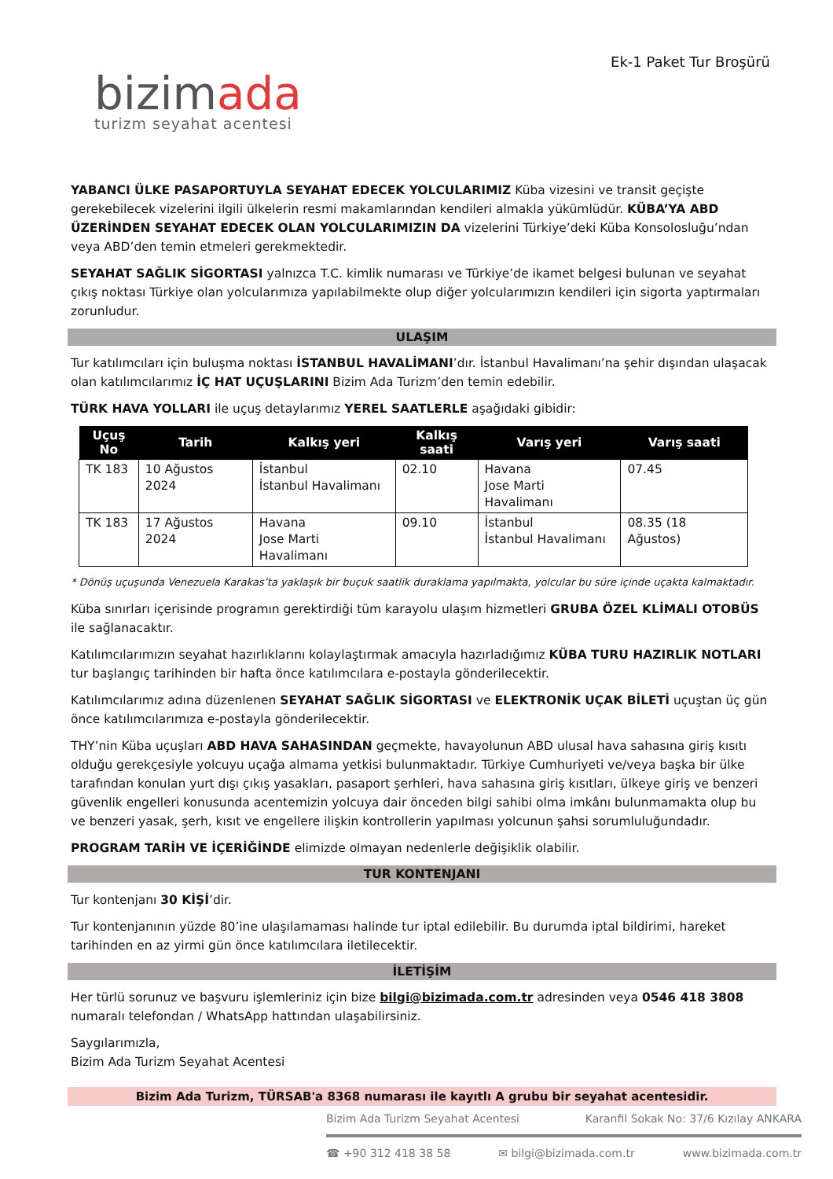bizimada
turizm seyahat acentesi
Ek-1 Paket Tur Broşürü
YABANCI ÜLKE PASAPORTUYLA SEYAHAT EDECEK YOLCULARIMIZ Küba vizesini ve transit geçişte gerekebilecek vizelerini ilgili ülkelerin resmi makamlarından kendileri almakla yükümlüdür. KÜBA’YA ABD ÜZERİNDEN SEYAHAT EDECEK OLAN YOLCULARIMIZIN DA vizelerini Türkiye’deki Küba Konsolosluğu’ndan veya ABD’den temin etmeleri gerekmektedir.
SEYAHAT SAĞLIK SİGORTASI yalnızca T.C. kimlik numarası ve Türkiye’de ikamet belgesi bulunan ve seyahat çıkış noktası Türkiye olan yolcularımıza yapılabilmekte olup diğer yolcularımızın kendileri için sigorta yaptırmaları zorunludur.
ULAŞIM
Tur katılımcıları için buluşma noktası İSTANBUL HAVALİMANI’dır. İstanbul Havalimanı’na şehir dışından ulaşacak olan katılımcılarımız İÇ HAT UÇUŞLARINI Bizim Ada Turizm’den temin edebilir.
TÜRK HAVA YOLLARI ile uçuş detaylarımız YEREL SAATLERLE aşağıdaki gibidir:
| Uçuş No | Tarih | Kalkış yeri | Kalkış saati | Varış yeri | Varış saati |
| --- | --- | --- | --- | --- | --- |
| TK 183 | 10 Ağustos 2024 | İstanbul İstanbul Havalimanı | 02.10 | Havana Jose Marti Havalimanı | 07.45 |
| TK 183 | 17 Ağustos 2024 | Havana Jose Marti Havalimanı | 09.10 | İstanbul İstanbul Havalimanı | 08.35 (18 Ağustos) |
* Dönüş uçuşunda Venezuela Karakas’ta yaklaşık bir buçuk saatlik duraklama yapılmakta, yolcular bu süre içinde uçakta kalmaktadır.
Küba sınırları içerisinde programın gerektirdiği tüm karayolu ulaşım hizmetleri GRUBA ÖZEL KLİMALI OTOBÜS ile sağlanacaktır.
Katılımcılarımızın seyahat hazırlıklarını kolaylaştırmak amacıyla hazırladığımız KÜBA TURU HAZIRLIK NOTLARI tur başlangıç tarihinden bir hafta önce katılımcılara e-postayla gönderilecektir.
Katılımcılarımız adına düzenlenen SEYAHAT SAĞLIK SİGORTASI ve ELEKTRONİK UÇAK BİLETİ uçuştan üç gün önce katılımcılarımıza e-postayla gönderilecektir.
THY’nin Küba uçuşları ABD HAVA SAHASINDAN geçmekte, havayolunun ABD ulusal hava sahasına giriş kısıtı olduğu gerekçesiyle yolcuyu uçağa almama yetkisi bulunmaktadır. Türkiye Cumhuriyeti ve/veya başka bir ülke tarafından konulan yurt dışı çıkış yasakları, pasaport şerhleri, hava sahasına giriş kısıtları, ülkeye giriş ve benzeri güvenlik engelleri konusunda acentemizin yolcuya dair önceden bilgi sahibi olma imkânı bulunmamakta olup bu ve benzeri yasak, şerh, kısıt ve engellere ilişkin kontrollerin yapılması yolcunun şahsi sorumluluğundadır.
PROGRAM TARİH VE İÇERİĞİNDE elimizde olmayan nedenlerle değişiklik olabilir.
TUR KONTENJANI
Tur kontenjanı 30 KİŞİ’dir.
Tur kontenjanının yüzde 80’ine ulaşılamaması halinde tur iptal edilebilir. Bu durumda iptal bildirimi, hareket tarihinden en az yirmi gün önce katılımcılara iletilecektir.
İLETİŞİM
Her türlü sorunuz ve başvuru işlemleriniz için bize bilgi@bizimada.com.tr adresinden veya 0546 418 3808 numaralı telefondan / WhatsApp hattından ulaşabilirsiniz.
Saygılarımızla,
Bizim Ada Turizm Seyahat Acentesi
Bizim Ada Turizm, TÜRSAB'a 8368 numarası ile kayıtlı A grubu bir seyahat acentesidir.
Bizim Ada Turizm Seyahat Acentesi Karanfil Sokak No: 37/6 Kızılay ANKARA
☎ +90 312 418 38 58 ✉ bilgi@bizimada.com.tr www.bizimada.com.tr